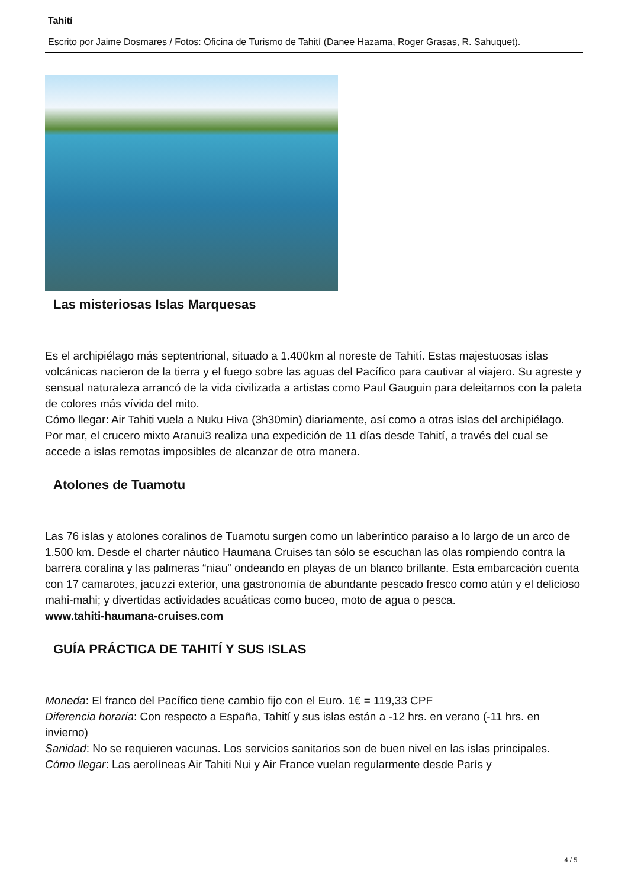Tahití
Escrito por Jaime Dosmares / Fotos: Oficina de Turismo de Tahití (Danee Hazama, Roger Grasas, R. Sahuquet).
Las misteriosas Islas Marquesas
Es el archipiélago más septentrional, situado a 1.400km al noreste de Tahití. Estas majestuosas islas volcánicas nacieron de la tierra y el fuego sobre las aguas del Pacífico para cautivar al viajero. Su agreste y sensual naturaleza arrancó de la vida civilizada a artistas como Paul Gauguin para deleitarnos con la paleta de colores más vívida del mito.
Cómo llegar: Air Tahiti vuela a Nuku Hiva (3h30min) diariamente, así como a otras islas del archipiélago. Por mar, el crucero mixto Aranui3 realiza una expedición de 11 días desde Tahití, a través del cual se accede a islas remotas imposibles de alcanzar de otra manera.
Atolones de Tuamotu
Las 76 islas y atolones coralinos de Tuamotu surgen como un laberíntico paraíso a lo largo de un arco de 1.500 km. Desde el charter náutico Haumana Cruises tan sólo se escuchan las olas rompiendo contra la barrera coralina y las palmeras “niau” ondeando en playas de un blanco brillante. Esta embarcación cuenta con 17 camarotes, jacuzzi exterior, una gastronomía de abundante pescado fresco como atún y el delicioso mahi-mahi; y divertidas actividades acuáticas como buceo, moto de agua o pesca.
www.tahiti-haumana-cruises.com
GUÍA PRÁCTICA DE TAHITÍ Y SUS ISLAS
Moneda: El franco del Pacífico tiene cambio fijo con el Euro. 1€ = 119,33 CPF
Diferencia horaria: Con respecto a España, Tahití y sus islas están a -12 hrs. en verano (-11 hrs. en invierno)
Sanidad: No se requieren vacunas. Los servicios sanitarios son de buen nivel en las islas principales.
Cómo llegar: Las aerolíneas Air Tahiti Nui y Air France vuelan regularmente desde París y
4 / 5